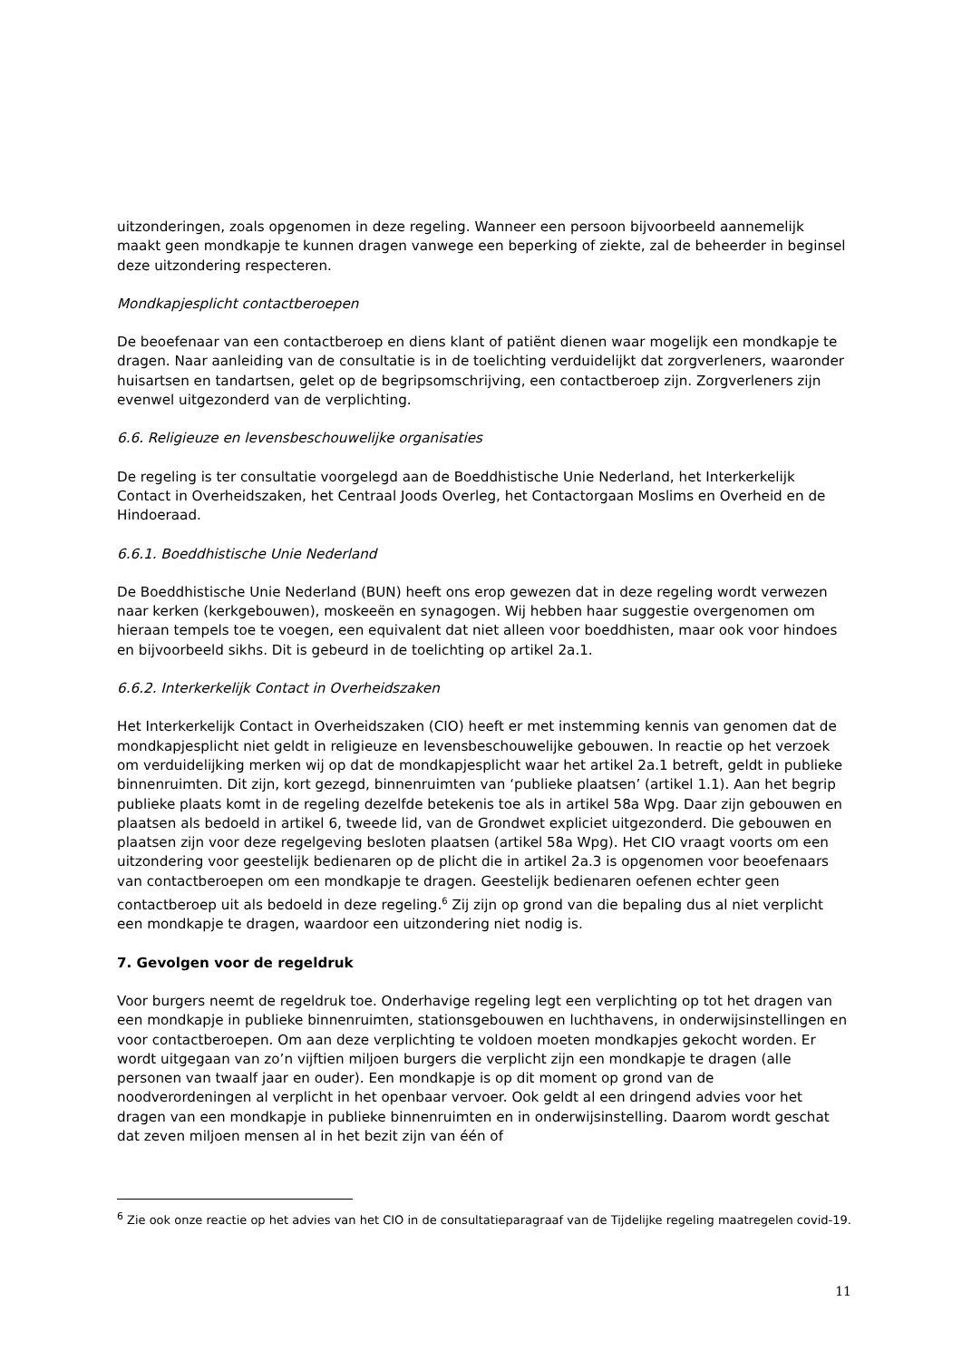uitzonderingen, zoals opgenomen in deze regeling. Wanneer een persoon bijvoorbeeld aannemelijk maakt geen mondkapje te kunnen dragen vanwege een beperking of ziekte, zal de beheerder in beginsel deze uitzondering respecteren.
Mondkapjesplicht contactberoepen
De beoefenaar van een contactberoep en diens klant of patiënt dienen waar mogelijk een mondkapje te dragen. Naar aanleiding van de consultatie is in de toelichting verduidelijkt dat zorgverleners, waaronder huisartsen en tandartsen, gelet op de begripsomschrijving, een contactberoep zijn. Zorgverleners zijn evenwel uitgezonderd van de verplichting.
6.6. Religieuze en levensbeschouwelijke organisaties
De regeling is ter consultatie voorgelegd aan de Boeddhistische Unie Nederland, het Interkerkelijk Contact in Overheidszaken, het Centraal Joods Overleg, het Contactorgaan Moslims en Overheid en de Hindoeraad.
6.6.1. Boeddhistische Unie Nederland
De Boeddhistische Unie Nederland (BUN) heeft ons erop gewezen dat in deze regeling wordt verwezen naar kerken (kerkgebouwen), moskeeën en synagogen. Wij hebben haar suggestie overgenomen om hieraan tempels toe te voegen, een equivalent dat niet alleen voor boeddhisten, maar ook voor hindoes en bijvoorbeeld sikhs. Dit is gebeurd in de toelichting op artikel 2a.1.
6.6.2. Interkerkelijk Contact in Overheidszaken
Het Interkerkelijk Contact in Overheidszaken (CIO) heeft er met instemming kennis van genomen dat de mondkapjesplicht niet geldt in religieuze en levensbeschouwelijke gebouwen. In reactie op het verzoek om verduidelijking merken wij op dat de mondkapjesplicht waar het artikel 2a.1 betreft, geldt in publieke binnenruimten. Dit zijn, kort gezegd, binnenruimten van ‘publieke plaatsen’ (artikel 1.1). Aan het begrip publieke plaats komt in de regeling dezelfde betekenis toe als in artikel 58a Wpg. Daar zijn gebouwen en plaatsen als bedoeld in artikel 6, tweede lid, van de Grondwet expliciet uitgezonderd. Die gebouwen en plaatsen zijn voor deze regelgeving besloten plaatsen (artikel 58a Wpg). Het CIO vraagt voorts om een uitzondering voor geestelijk bedienaren op de plicht die in artikel 2a.3 is opgenomen voor beoefenaars van contactberoepen om een mondkapje te dragen. Geestelijk bedienaren oefenen echter geen contactberoep uit als bedoeld in deze regeling.<sup>6</sup> Zij zijn op grond van die bepaling dus al niet verplicht een mondkapje te dragen, waardoor een uitzondering niet nodig is.
7. Gevolgen voor de regeldruk
Voor burgers neemt de regeldruk toe. Onderhavige regeling legt een verplichting op tot het dragen van een mondkapje in publieke binnenruimten, stationsgebouwen en luchthavens, in onderwijsinstellingen en voor contactberoepen. Om aan deze verplichting te voldoen moeten mondkapjes gekocht worden. Er wordt uitgegaan van zo’n vijftien miljoen burgers die verplicht zijn een mondkapje te dragen (alle personen van twaalf jaar en ouder). Een mondkapje is op dit moment op grond van de noodverordeningen al verplicht in het openbaar vervoer. Ook geldt al een dringend advies voor het dragen van een mondkapje in publieke binnenruimten en in onderwijsinstelling. Daarom wordt geschat dat zeven miljoen mensen al in het bezit zijn van één of
<sup>6</sup> Zie ook onze reactie op het advies van het CIO in de consultatieparagraaf van de Tijdelijke regeling maatregelen covid-19.
11